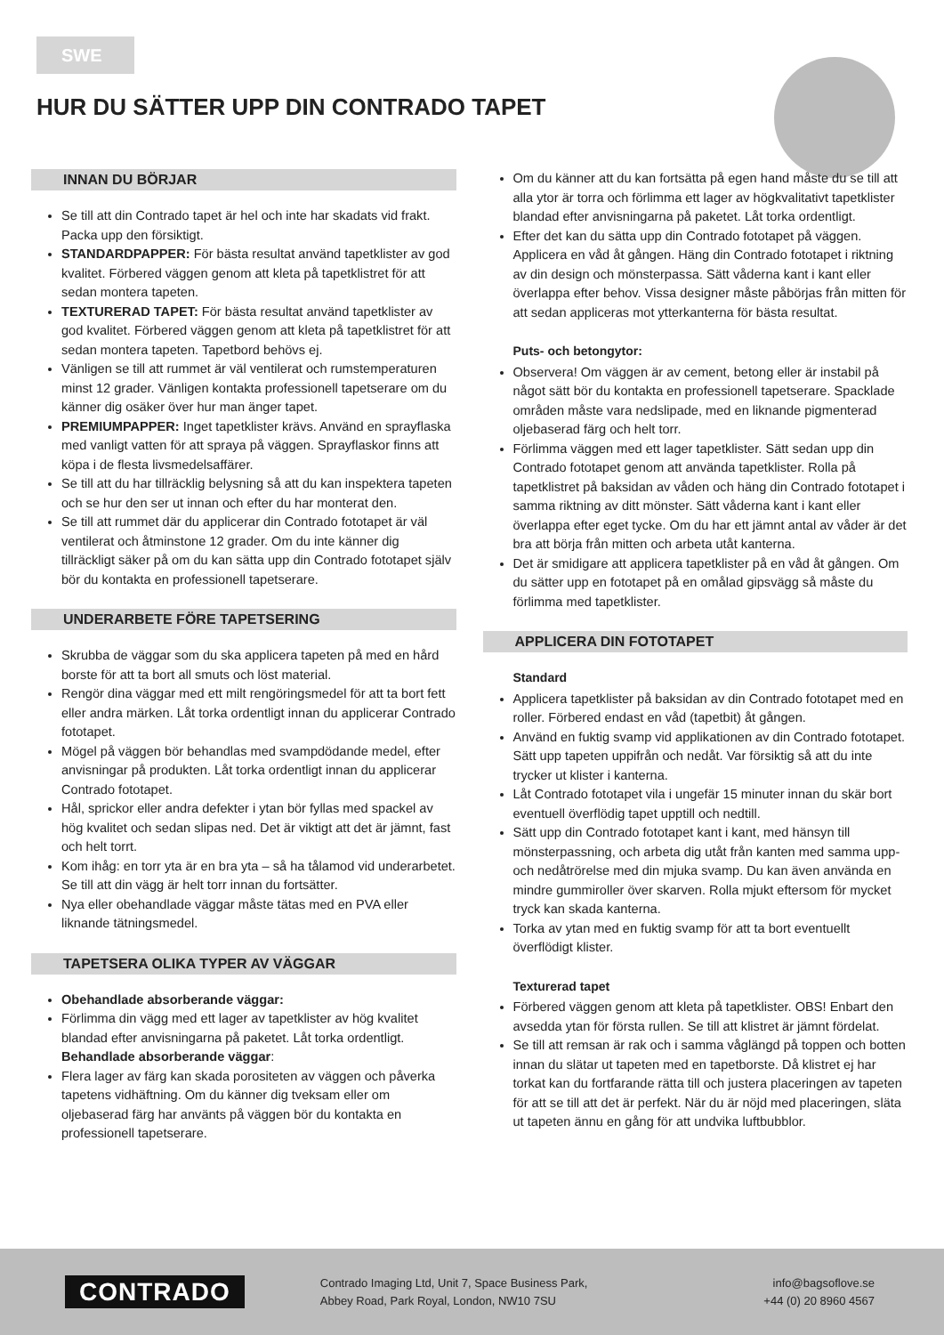SWE
HUR DU SÄTTER UPP DIN CONTRADO TAPET
INNAN DU BÖRJAR
Se till att din Contrado tapet är hel och inte har skadats vid frakt. Packa upp den försiktigt.
STANDARDPAPPER: För bästa resultat använd tapetklister av god kvalitet. Förbered väggen genom att kleta på tapetklistret för att sedan montera tapeten.
TEXTURERAD TAPET: För bästa resultat använd tapetklister av god kvalitet. Förbered väggen genom att kleta på tapetklistret för att sedan montera tapeten. Tapetbord behövs ej.
Vänligen se till att rummet är väl ventilerat och rumstemperaturen minst 12 grader. Vänligen kontakta professionell tapetserare om du känner dig osäker över hur man änger tapet.
PREMIUMPAPPER: Inget tapetklister krävs. Använd en sprayflaska med vanligt vatten för att spraya på väggen. Sprayflaskor finns att köpa i de flesta livsmedelsaffärer.
Se till att du har tillräcklig belysning så att du kan inspektera tapeten och se hur den ser ut innan och efter du har monterat den.
Se till att rummet där du applicerar din Contrado fototapet är väl ventilerat och åtminstone 12 grader. Om du inte känner dig tillräckligt säker på om du kan sätta upp din Contrado fototapet själv bör du kontakta en professionell tapetserare.
UNDERARBETE FÖRE TAPETSERING
Skrubba de väggar som du ska applicera tapeten på med en hård borste för att ta bort all smuts och löst material.
Rengör dina väggar med ett milt rengöringsmedel för att ta bort fett eller andra märken. Låt torka ordentligt innan du applicerar Contrado fototapet.
Mögel på väggen bör behandlas med svampdödande medel, efter anvisningar på produkten. Låt torka ordentligt innan du applicerar Contrado fototapet.
Hål, sprickor eller andra defekter i ytan bör fyllas med spackel av hög kvalitet och sedan slipas ned. Det är viktigt att det är jämnt, fast och helt torrt.
Kom ihåg: en torr yta är en bra yta – så ha tålamod vid underarbetet. Se till att din vägg är helt torr innan du fortsätter.
Nya eller obehandlade väggar måste tätas med en PVA eller liknande tätningsmedel.
TAPETSERA OLIKA TYPER AV VÄGGAR
Obehandlade absorberande väggar:
Förlimma din vägg med ett lager av tapetklister av hög kvalitet blandad efter anvisningarna på paketet. Låt torka ordentligt.
Behandlade absorberande väggar:
Flera lager av färg kan skada porositeten av väggen och påverka tapetens vidhäftning. Om du känner dig tveksam eller om oljebaserad färg har använts på väggen bör du kontakta en professionell tapetserare.
Om du känner att du kan fortsätta på egen hand måste du se till att alla ytor är torra och förlimma ett lager av högkvalitativt tapetklister blandad efter anvisningarna på paketet. Låt torka ordentligt.
Efter det kan du sätta upp din Contrado fototapet på väggen. Applicera en våd åt gången. Häng din Contrado fototapet i riktning av din design och mönsterpassa. Sätt våderna kant i kant eller överlappa efter behov. Vissa designer måste påbörjas från mitten för att sedan appliceras mot ytterkanterna för bästa resultat.
Puts- och betongytor:
Observera! Om väggen är av cement, betong eller är instabil på något sätt bör du kontakta en professionell tapetserare. Spacklade områden måste vara nedslipade, med en liknande pigmenterad oljebaserad färg och helt torr.
Förlimma väggen med ett lager tapetklister. Sätt sedan upp din Contrado fototapet genom att använda tapetklister. Rolla på tapetklistret på baksidan av våden och häng din Contrado fototapet i samma riktning av ditt mönster. Sätt våderna kant i kant eller överlappa efter eget tycke. Om du har ett jämnt antal av våder är det bra att börja från mitten och arbeta utåt kanterna.
Det är smidigare att applicera tapetklister på en våd åt gången. Om du sätter upp en fototapet på en omålad gipsvägg så måste du förlimma med tapetklister.
APPLICERA DIN FOTOTAPET
Standard
Applicera tapetklister på baksidan av din Contrado fototapet med en roller. Förbered endast en våd (tapetbit) åt gången.
Använd en fuktig svamp vid applikationen av din Contrado fototapet. Sätt upp tapeten uppifrån och nedåt. Var försiktig så att du inte trycker ut klister i kanterna.
Låt Contrado fototapet vila i ungefär 15 minuter innan du skär bort eventuell överflödig tapet upptill och nedtill.
Sätt upp din Contrado fototapet kant i kant, med hänsyn till mönsterpassning, och arbeta dig utåt från kanten med samma upp- och nedåtrörelse med din mjuka svamp. Du kan även använda en mindre gummiroller över skarven. Rolla mjukt eftersom för mycket tryck kan skada kanterna.
Torka av ytan med en fuktig svamp för att ta bort eventuellt överflödigt klister.
Texturerad tapet
Förbered väggen genom att kleta på tapetklister. OBS! Enbart den avsedda ytan för första rullen. Se till att klistret är jämnt fördelat.
Se till att remsan är rak och i samma våglängd på toppen och botten innan du slätar ut tapeten med en tapetborste. Då klistret ej har torkat kan du fortfarande rätta till och justera placeringen av tapeten för att se till att det är perfekt. När du är nöjd med placeringen, släta ut tapeten ännu en gång för att undvika luftbubblor.
CONTRADO
Contrado Imaging Ltd, Unit 7, Space Business Park,
Abbey Road, Park Royal, London, NW10 7SU
info@bagsoflove.se
+44 (0) 20 8960 4567